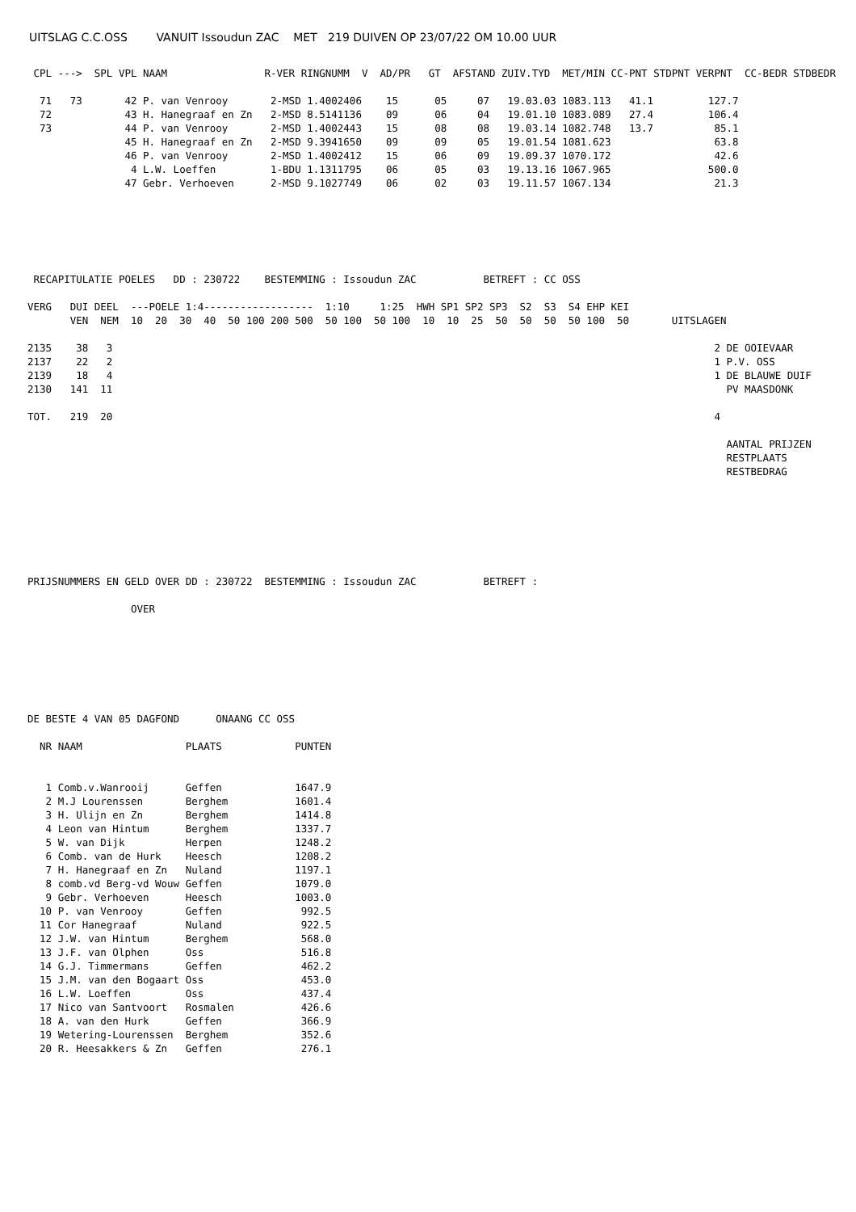UITSLAG C.C.OSS VANUIT Issoudun ZAC MET 219 DUIVEN OP 23/07/22 OM 10.00 UUR
 CPL --->  SPL VPL NAAM                R-VER RINGNUMM  V  AD/PR   GT  AFSTAND ZUIV.TYD  MET/MIN CC-PNT STDPNT VERPNT  CC-BEDR STDBEDR

  71   73       42 P. van Venrooy       2-MSD 1.4002406    15      05     07   19.03.03 1083.113   41.1         127.7
  72            43 H. Hanegraaf en Zn   2-MSD 8.5141136    09      06     04   19.01.10 1083.089   27.4         106.4
  73            44 P. van Venrooy       2-MSD 1.4002443    15      08     08   19.03.14 1082.748   13.7          85.1
                45 H. Hanegraaf en Zn   2-MSD 9.3941650    09      09     05   19.01.54 1081.623                 63.8
                46 P. van Venrooy       2-MSD 1.4002412    15      06     09   19.09.37 1070.172                 42.6
                 4 L.W. Loeffen         1-BDU 1.1311795    06      05     03   19.13.16 1067.965                500.0
                47 Gebr. Verhoeven      2-MSD 9.1027749    06      02     03   19.11.57 1067.134                 21.3






 RECAPITULATIE POELES   DD : 230722    BESTEMMING : Issoudun ZAC           BETREFT : CC OSS

VERG   DUI DEEL  ---POELE 1:4------------------  1:10     1:25  HWH SP1 SP2 SP3  S2  S3  S4 EHP KEI
       VEN  NEM  10  20  30  40  50 100 200 500  50 100  50 100  10  10  25  50  50  50  50 100  50       UITSLAGEN

2135    38   3                                                                                                   2 DE OOIEVAAR
2137    22   2                                                                                                   1 P.V. OSS
2139    18   4                                                                                                   1 DE BLAUWE DUIF
2130   141  11                                                                                                     PV MAASDONK

TOT.   219  20                                                                                                   4

                                                                                                                   AANTAL PRIJZEN
                                                                                                                   RESTPLAATS
                                                                                                                   RESTBEDRAG







PRIJSNUMMERS EN GELD OVER DD : 230722  BESTEMMING : Issoudun ZAC           BETREFT :

                 OVER







DE BESTE 4 VAN 05 DAGFOND      ONAANG CC OSS

  NR NAAM                 PLAATS            PUNTEN


   1 Comb.v.Wanrooij      Geffen            1647.9
   2 M.J Lourenssen       Berghem           1601.4
   3 H. Ulijn en Zn       Berghem           1414.8
   4 Leon van Hintum      Berghem           1337.7
   5 W. van Dijk          Herpen            1248.2
   6 Comb. van de Hurk    Heesch            1208.2
   7 H. Hanegraaf en Zn   Nuland            1197.1
   8 comb.vd Berg-vd Wouw Geffen            1079.0
   9 Gebr. Verhoeven      Heesch            1003.0
  10 P. van Venrooy       Geffen             992.5
  11 Cor Hanegraaf        Nuland             922.5
  12 J.W. van Hintum      Berghem            568.0
  13 J.F. van Olphen      Oss                516.8
  14 G.J. Timmermans      Geffen             462.2
  15 J.M. van den Bogaart Oss                453.0
  16 L.W. Loeffen         Oss                437.4
  17 Nico van Santvoort   Rosmalen           426.6
  18 A. van den Hurk      Geffen             366.9
  19 Wetering-Lourenssen  Berghem            352.6
  20 R. Heesakkers & Zn   Geffen             276.1